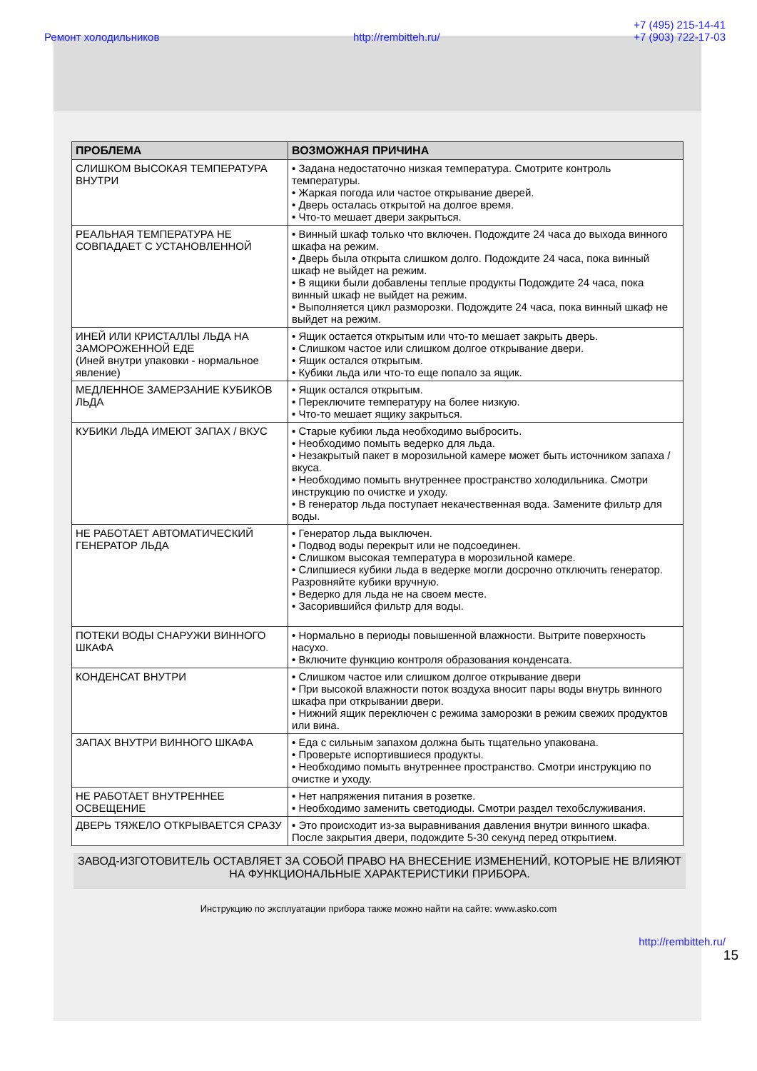Ремонт холодильников http://rembitteh.ru/ +7 (495) 215-14-41
+7 (903) 722-17-03
| ПРОБЛЕМА | ВОЗМОЖНАЯ ПРИЧИНА |
| --- | --- |
| СЛИШКОМ ВЫСОКАЯ ТЕМПЕРАТУРА ВНУТРИ | • Задана недостаточно низкая температура. Смотрите контроль температуры. • Жаркая погода или частое открывание дверей. • Дверь осталась открытой на долгое время. • Что-то мешает двери закрыться. |
| РЕАЛЬНАЯ ТЕМПЕРАТУРА НЕ СОВПАДАЕТ С УСТАНОВЛЕННОЙ | • Винный шкаф только что включен. Подождите 24 часа до выхода винного шкафа на режим. • Дверь была открыта слишком долго. Подождите 24 часа, пока винный шкаф не выйдет на режим. • В ящики были добавлены теплые продукты Подождите 24 часа, пока винный шкаф не выйдет на режим. • Выполняется цикл разморозки. Подождите 24 часа, пока винный шкаф не выйдет на режим. |
| ИНЕЙ ИЛИ КРИСТАЛЛЫ ЛЬДА НА ЗАМОРОЖЕННОЙ ЕДЕ (Иней внутри упаковки - нормальное явление) | • Ящик остается открытым или что-то мешает закрыть дверь. • Слишком частое или слишком долгое открывание двери. • Ящик остался открытым. • Кубики льда или что-то еще попало за ящик. |
| МЕДЛЕННОЕ ЗАМЕРЗАНИЕ КУБИКОВ ЛЬДА | • Ящик остался открытым. • Переключите температуру на более низкую. • Что-то мешает ящику закрыться. |
| КУБИКИ ЛЬДА ИМЕЮТ ЗАПАХ / ВКУС | • Старые кубики льда необходимо выбросить. • Необходимо помыть ведерко для льда. • Незакрытый пакет в морозильной камере может быть источником запаха / вкуса. • Необходимо помыть внутреннее пространство холодильника. Смотри инструкцию по очистке и уходу. • В генератор льда поступает некачественная вода. Замените фильтр для воды. |
| НЕ РАБОТАЕТ АВТОМАТИЧЕСКИЙ ГЕНЕРАТОР ЛЬДА | • Генератор льда выключен. • Подвод воды перекрыт или не подсоединен. • Слишком высокая температура в морозильной камере. • Слипшиеся кубики льда в ведерке могли досрочно отключить генератор. Разровняйте кубики вручную. • Ведерко для льда не на своем месте. • Засорившийся фильтр для воды. |
| ПОТЕКИ ВОДЫ СНАРУЖИ ВИННОГО ШКАФА | • Нормально в периоды повышенной влажности. Вытрите поверхность насухо. • Включите функцию контроля образования конденсата. |
| КОНДЕНСАТ ВНУТРИ | • Слишком частое или слишком долгое открывание двери • При высокой влажности поток воздуха вносит пары воды внутрь винного шкафа при открывании двери. • Нижний ящик переключен с режима заморозки в режим свежих продуктов или вина. |
| ЗАПАХ ВНУТРИ ВИННОГО ШКАФА | • Еда с сильным запахом должна быть тщательно упакована. • Проверьте испортившиеся продукты. • Необходимо помыть внутреннее пространство. Смотри инструкцию по очистке и уходу. |
| НЕ РАБОТАЕТ ВНУТРЕННЕЕ ОСВЕЩЕНИЕ | • Нет напряжения питания в розетке. • Необходимо заменить светодиоды. Смотри раздел техобслуживания. |
| ДВЕРЬ ТЯЖЕЛО ОТКРЫВАЕТСЯ СРАЗУ | • Это происходит из-за выравнивания давления внутри винного шкафа. После закрытия двери, подождите 5-30 секунд перед открытием. |
ЗАВОД-ИЗГОТОВИТЕЛЬ ОСТАВЛЯЕТ ЗА СОБОЙ ПРАВО НА ВНЕСЕНИЕ ИЗМЕНЕНИЙ, КОТОРЫЕ НЕ ВЛИЯЮТ НА ФУНКЦИОНАЛЬНЫЕ ХАРАКТЕРИСТИКИ ПРИБОРА.
Инструкцию по эксплуатации прибора также можно найти на сайте: www.asko.com
http://rembitteh.ru/
15